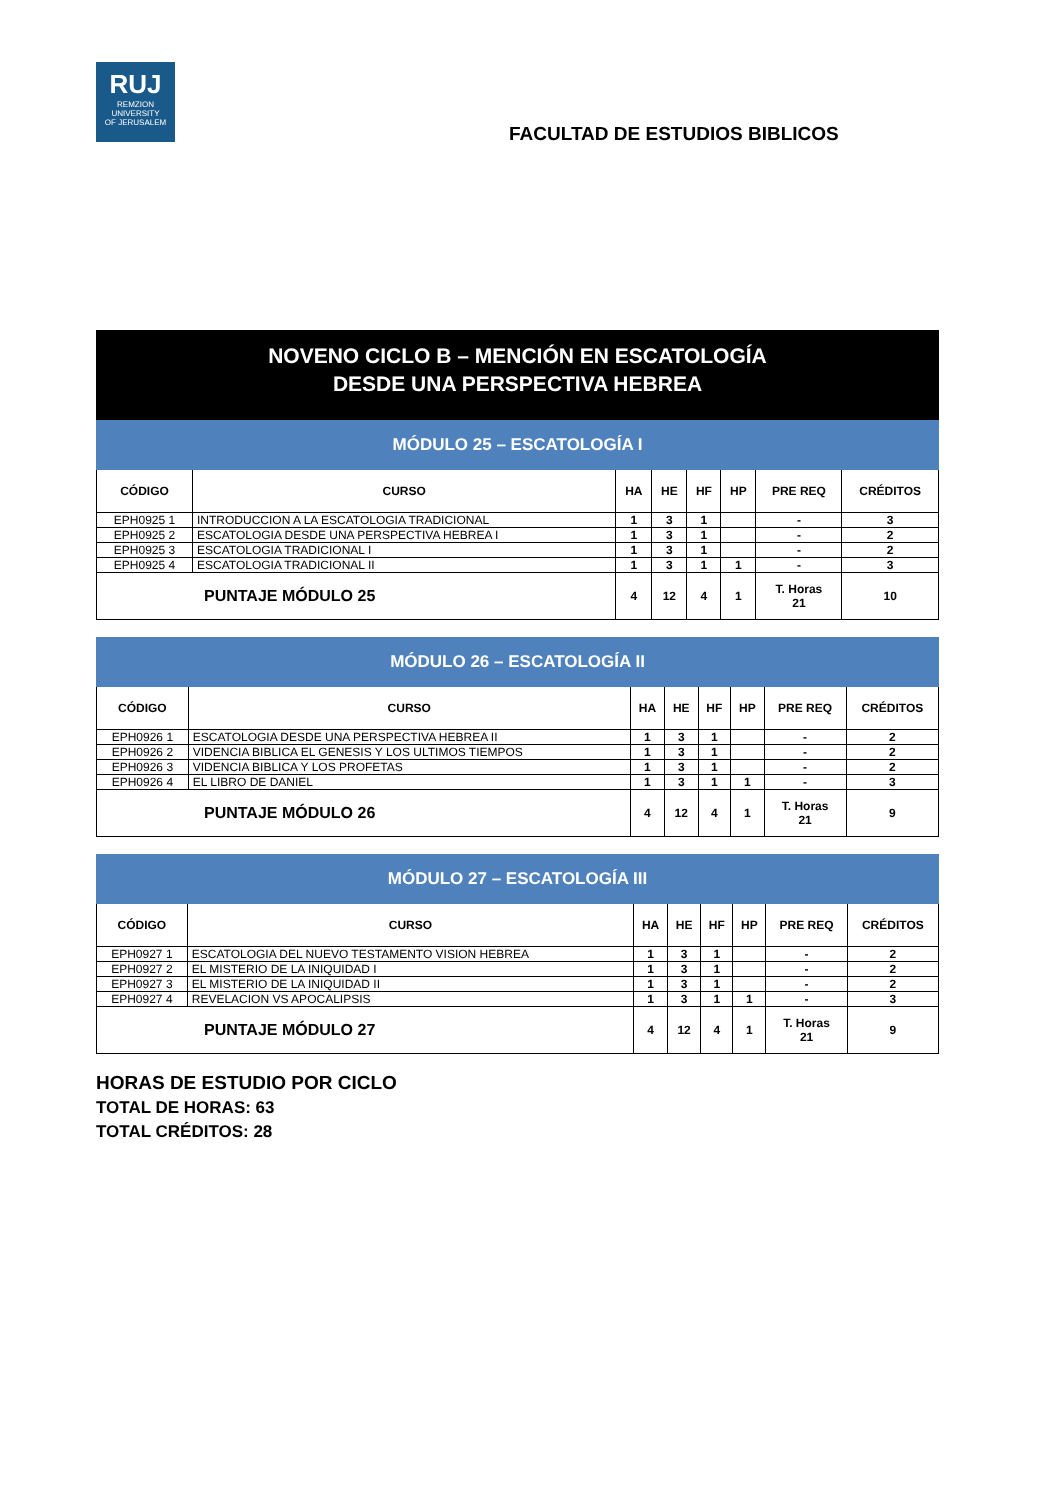RUJ
REMZION
UNIVERSITY
OF JERUSALEM
FACULTAD DE ESTUDIOS BIBLICOS
NOVENO CICLO B – MENCIÓN EN ESCATOLOGÍA
DESDE UNA PERSPECTIVA HEBREA
| MÓDULO 25 – ESCATOLOGÍA I | | | | | | | |
| --- | --- | --- | --- | --- | --- | --- | --- |
| CÓDIGO | CURSO | HA | HE | HF | HP | PRE REQ | CRÉDITOS |
| EPH0925 1 | INTRODUCCION A LA ESCATOLOGIA TRADICIONAL | 1 | 3 | 1 | | - | 3 |
| EPH0925 2 | ESCATOLOGIA DESDE UNA PERSPECTIVA HEBREA I | 1 | 3 | 1 | | - | 2 |
| EPH0925 3 | ESCATOLOGIA TRADICIONAL I | 1 | 3 | 1 | | - | 2 |
| EPH0925 4 | ESCATOLOGIA TRADICIONAL II | 1 | 3 | 1 | 1 | - | 3 |
| PUNTAJE MÓDULO 25 | | 4 | 12 | 4 | 1 | T. Horas 21 | 10 |
| MÓDULO 26 – ESCATOLOGÍA II | | | | | | | |
| --- | --- | --- | --- | --- | --- | --- | --- |
| CÓDIGO | CURSO | HA | HE | HF | HP | PRE REQ | CRÉDITOS |
| EPH0926 1 | ESCATOLOGIA DESDE UNA PERSPECTIVA HEBREA II | 1 | 3 | 1 | | - | 2 |
| EPH0926 2 | VIDENCIA BIBLICA EL GENESIS Y LOS ULTIMOS TIEMPOS | 1 | 3 | 1 | | - | 2 |
| EPH0926 3 | VIDENCIA BIBLICA Y LOS PROFETAS | 1 | 3 | 1 | | - | 2 |
| EPH0926 4 | EL LIBRO DE DANIEL | 1 | 3 | 1 | 1 | - | 3 |
| PUNTAJE MÓDULO 26 | | 4 | 12 | 4 | 1 | T. Horas 21 | 9 |
| MÓDULO 27 – ESCATOLOGÍA III | | | | | | | |
| --- | --- | --- | --- | --- | --- | --- | --- |
| CÓDIGO | CURSO | HA | HE | HF | HP | PRE REQ | CRÉDITOS |
| EPH0927 1 | ESCATOLOGIA DEL NUEVO TESTAMENTO VISION HEBREA | 1 | 3 | 1 | | - | 2 |
| EPH0927 2 | EL MISTERIO DE LA INIQUIDAD I | 1 | 3 | 1 | | - | 2 |
| EPH0927 3 | EL MISTERIO DE LA INIQUIDAD II | 1 | 3 | 1 | | - | 2 |
| EPH0927 4 | REVELACION VS APOCALIPSIS | 1 | 3 | 1 | 1 | - | 3 |
| PUNTAJE MÓDULO 27 | | 4 | 12 | 4 | 1 | T. Horas 21 | 9 |
HORAS DE ESTUDIO POR CICLO
TOTAL DE HORAS: 63
TOTAL CRÉDITOS: 28